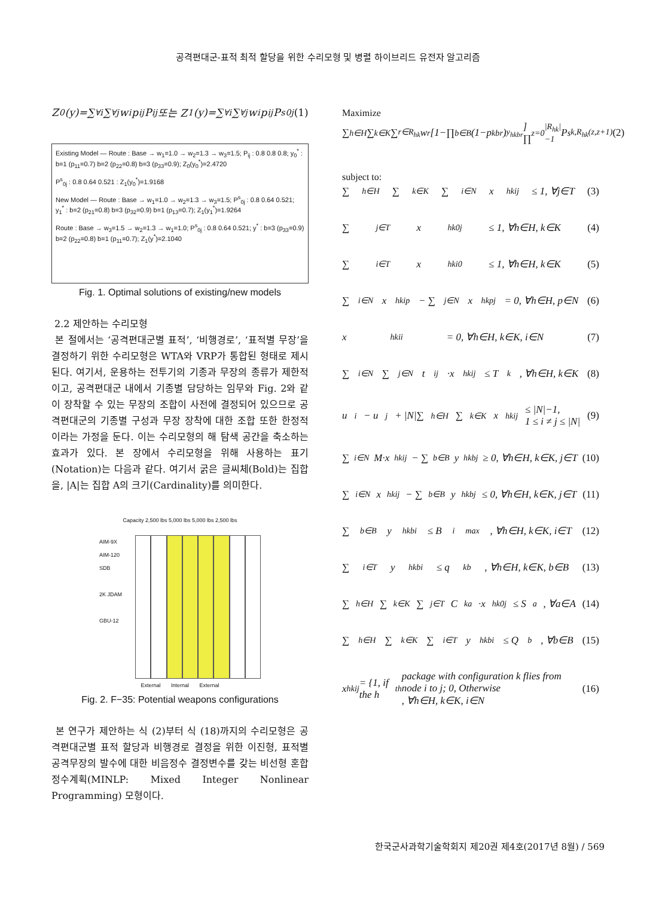공격편대군-표적 최적 할당을 위한 수리모형 및 병렬 하이브리드 유전자 알고리즘
Z<sub>0</sub>(y)=∑<sub>∀i</sub>∑<sub>∀j</sub>w<sub>i</sub>p<sub>ij</sub>P<sub>ij</sub> 또는 Z<sub>1</sub>(y)=∑<sub>∀i</sub>∑<sub>∀j</sub>w<sub>i</sub>p<sub>ij</sub>P<sup>s</sup><sub>0j</sub> (1)
Existing Model — Route : Base → w<sub>1</sub>=1.0 → w<sub>2</sub>=1.3 → w<sub>3</sub>=1.5; P<sub>ij</sub> : 0.8 0.8 0.8; y<sub>0</sub><sup>*</sup> : b=1 (p<sub>11</sub>=0.7) b=2 (p<sub>22</sub>=0.8) b=3 (p<sub>33</sub>=0.9); Z<sub>0</sub>(y<sub>0</sub><sup>*</sup>)=2.4720
P<sup>s</sup><sub>0j</sub> : 0.8 0.64 0.521 : Z<sub>1</sub>(y<sub>0</sub><sup>*</sup>)=1.9168
New Model — Route : Base → w<sub>1</sub>=1.0 → w<sub>2</sub>=1.3 → w<sub>3</sub>=1.5; P<sup>s</sup><sub>0j</sub> : 0.8 0.64 0.521; y<sub>1</sub><sup>*</sup> : b=2 (p<sub>21</sub>=0.8) b=3 (p<sub>32</sub>=0.9) b=1 (p<sub>13</sub>=0.7); Z<sub>1</sub>(y<sub>1</sub><sup>*</sup>)=1.9264
Route : Base → w<sub>3</sub>=1.5 → w<sub>2</sub>=1.3 → w<sub>1</sub>=1.0; P<sup>s</sup><sub>0j</sub> : 0.8 0.64 0.521; y<sup>*</sup> : b=3 (p<sub>33</sub>=0.9) b=2 (p<sub>22</sub>=0.8) b=1 (p<sub>11</sub>=0.7); Z<sub>1</sub>(y<sup>*</sup>)=2.1040
Fig. 1. Optimal solutions of existing/new models
2.2 제안하는 수리모형
본 절에서는 ‘공격편대군별 표적’, ‘비행경로’, ‘표적별 무장’을 결정하기 위한 수리모형은 WTA와 VRP가 통합된 형태로 제시된다. 여기서, 운용하는 전투기의 기종과 무장의 종류가 제한적이고, 공격편대군 내에서 기종별 담당하는 임무와 Fig. 2와 같이 장착할 수 있는 무장의 조합이 사전에 결정되어 있으므로 공격편대군의 기종별 구성과 무장 장착에 대한 조합 또한 한정적이라는 가정을 둔다. 이는 수리모형의 해 탐색 공간을 축소하는 효과가 있다. 본 장에서 수리모형을 위해 사용하는 표기(Notation)는 다음과 같다. 여기서 굵은 글씨체(Bold)는 집합을, |A|는 집합 A의 크기(Cardinality)를 의미한다.
Capacity 2,500 lbs 5,000 lbs 5,000 lbs 2,500 lbs
AIM-9X
AIM-120
SDB
2K JDAM
GBU-12
External Internal External
Fig. 2. F−35: Potential weapons configurations
본 연구가 제안하는 식 (2)부터 식 (18)까지의 수리모형은 공격편대군별 표적 할당과 비행경로 결정을 위한 이진형, 표적별 공격무장의 발수에 대한 비음정수 결정변수를 갖는 비선형 혼합정수계획(MINLP: Mixed Integer Nonlinear Programming) 모형이다.
Maximize
∑<sub>h∈H</sub>∑<sub>k∈K</sub>∑<sub>r∈R<sub>hk</sub></sub> w<sub>r</sub>[1−∏<sub>b∈B</sub>(1−p<sub>kbr</sub>)<sup>y<sub>hkbr</sub></sup>] ∏<sub>z=0</sub><sup>|R<sub>hk</sub>|−1</sup> P<sup>s</sup><sub>k,R<sub>hk</sub>(z,z+1)</sub> (2)
subject to:
∑<sub>h∈H</sub>∑<sub>k∈K</sub>∑<sub>i∈N</sub>x<sub>hkij</sub> ≤ 1, ∀j∈T (3)
∑<sub>j∈T</sub>x<sub>hk0j</sub> ≤ 1, ∀h∈H, k∈K (4)
∑<sub>i∈T</sub>x<sub>hki0</sub> ≤ 1, ∀h∈H, k∈K (5)
∑<sub>i∈N</sub>x<sub>hkip</sub> − ∑<sub>j∈N</sub>x<sub>hkpj</sub> = 0, ∀h∈H, p∈N (6)
x<sub>hkii</sub> = 0, ∀h∈H, k∈K, i∈N (7)
∑<sub>i∈N</sub>∑<sub>j∈N</sub>t<sub>ij</sub>·x<sub>hkij</sub> ≤ T<sub>k</sub>, ∀h∈H, k∈K (8)
u<sub>i</sub> − u<sub>j</sub> + |N|∑<sub>h∈H</sub>∑<sub>k∈K</sub>x<sub>hkij</sub> ≤ |N|−1,
1 ≤ i ≠ j ≤ |N| (9)
∑<sub>i∈N</sub>M·x<sub>hkij</sub> − ∑<sub>b∈B</sub>y<sub>hkbj</sub> ≥ 0, ∀h∈H, k∈K, j∈T (10)
∑<sub>i∈N</sub>x<sub>hkij</sub> − ∑<sub>b∈B</sub>y<sub>hkbj</sub> ≤ 0, ∀h∈H, k∈K, j∈T (11)
∑<sub>b∈B</sub>y<sub>hkbi</sub> ≤ B<sub>i</sub><sup>max</sup>, ∀h∈H, k∈K, i∈T (12)
∑<sub>i∈T</sub>y<sub>hkbi</sub> ≤ q<sub>kb</sub>, ∀h∈H, k∈K, b∈B (13)
∑<sub>h∈H</sub>∑<sub>k∈K</sub>∑<sub>j∈T</sub>C<sub>ka</sub>·x<sub>hk0j</sub> ≤ S<sub>a</sub>, ∀a∈A (14)
∑<sub>h∈H</sub>∑<sub>k∈K</sub>∑<sub>i∈T</sub>y<sub>hkbi</sub> ≤ Q<sub>b</sub>, ∀b∈B (15)
x<sub>hkij</sub> = {1, if the h<sub>th</sub> package with configuration k flies from node i to j; 0, Otherwise
, ∀h∈H, k∈K, i∈N (16)
한국군사과학기술학회지 제20권 제4호(2017년 8월) / 569